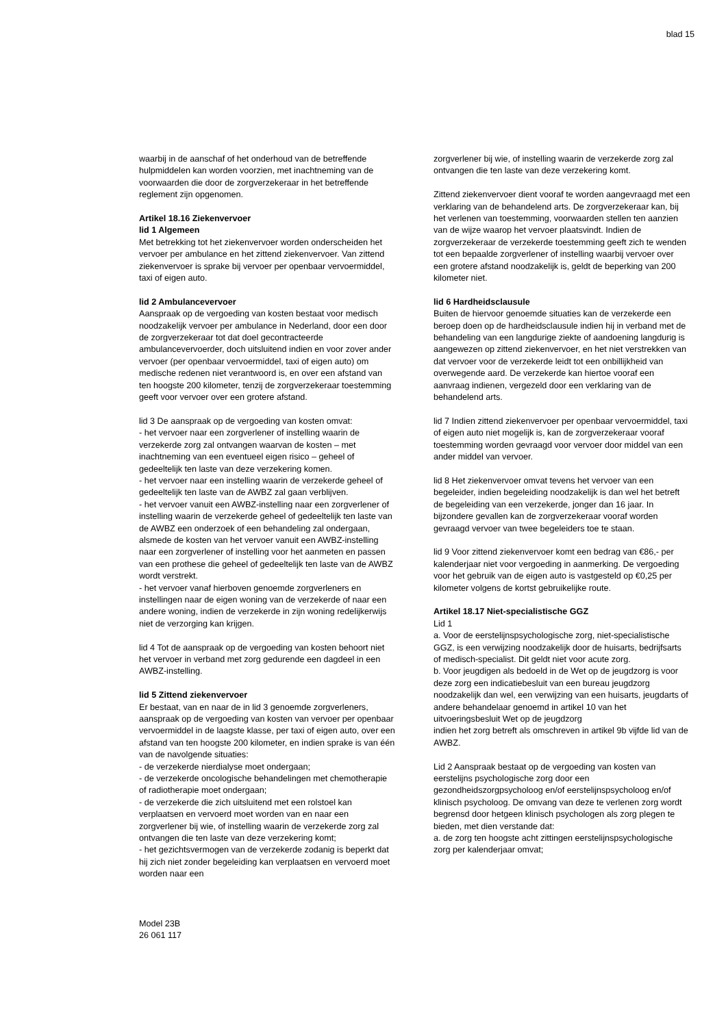blad 15
waarbij in de aanschaf of het onderhoud van de betreffende hulpmiddelen kan worden voorzien, met inachtneming van de voorwaarden die door de zorgverzekeraar in het betreffende reglement zijn opgenomen.
Artikel 18.16 Ziekenvervoer
lid 1 Algemeen
Met betrekking tot het ziekenvervoer worden onderscheiden het vervoer per ambulance en het zittend ziekenvervoer. Van zittend ziekenvervoer is sprake bij vervoer per openbaar vervoermiddel, taxi of eigen auto.
lid 2 Ambulancevervoer
Aanspraak op de vergoeding van kosten bestaat voor medisch noodzakelijk vervoer per ambulance in Nederland, door een door de zorgverzekeraar tot dat doel gecontracteerde ambulancevervoerder, doch uitsluitend indien en voor zover ander vervoer (per openbaar vervoermiddel, taxi of eigen auto) om medische redenen niet verantwoord is, en over een afstand van ten hoogste 200 kilometer, tenzij de zorgverzekeraar toestemming geeft voor vervoer over een grotere afstand.
lid 3 De aanspraak op de vergoeding van kosten omvat:
- het vervoer naar een zorgverlener of instelling waarin de verzekerde zorg zal ontvangen waarvan de kosten – met inachtneming van een eventueel eigen risico – geheel of gedeeltelijk ten laste van deze verzekering komen.
- het vervoer naar een instelling waarin de verzekerde geheel of gedeeltelijk ten laste van de AWBZ zal gaan verblijven.
- het vervoer vanuit een AWBZ-instelling naar een zorgverlener of instelling waarin de verzekerde geheel of gedeeltelijk ten laste van de AWBZ een onderzoek of een behandeling zal ondergaan, alsmede de kosten van het vervoer vanuit een AWBZ-instelling naar een zorgverlener of instelling voor het aanmeten en passen van een prothese die geheel of gedeeltelijk ten laste van de AWBZ wordt verstrekt.
- het vervoer vanaf hierboven genoemde zorgverleners en instellingen naar de eigen woning van de verzekerde of naar een andere woning, indien de verzekerde in zijn woning redelijkerwijs niet de verzorging kan krijgen.
lid 4 Tot de aanspraak op de vergoeding van kosten behoort niet het vervoer in verband met zorg gedurende een dagdeel in een AWBZ-instelling.
lid 5 Zittend ziekenvervoer
Er bestaat, van en naar de in lid 3 genoemde zorgverleners, aanspraak op de vergoeding van kosten van vervoer per openbaar vervoermiddel in de laagste klasse, per taxi of eigen auto, over een afstand van ten hoogste 200 kilometer, en indien sprake is van één van de navolgende situaties:
- de verzekerde nierdialyse moet ondergaan;
- de verzekerde oncologische behandelingen met chemotherapie of radiotherapie moet ondergaan;
- de verzekerde die zich uitsluitend met een rolstoel kan verplaatsen en vervoerd moet worden van en naar een zorgverlener bij wie, of instelling waarin de verzekerde zorg zal ontvangen die ten laste van deze verzekering komt;
- het gezichtsvermogen van de verzekerde zodanig is beperkt dat hij zich niet zonder begeleiding kan verplaatsen en vervoerd moet worden naar een
zorgverlener bij wie, of instelling waarin de verzekerde zorg zal ontvangen die ten laste van deze verzekering komt.
Zittend ziekenvervoer dient vooraf te worden aangevraagd met een verklaring van de behandelend arts. De zorgverzekeraar kan, bij het verlenen van toestemming, voorwaarden stellen ten aanzien van de wijze waarop het vervoer plaatsvindt. Indien de zorgverzekeraar de verzekerde toestemming geeft zich te wenden tot een bepaalde zorgverlener of instelling waarbij vervoer over een grotere afstand noodzakelijk is, geldt de beperking van 200 kilometer niet.
lid 6 Hardheidsclausule
Buiten de hiervoor genoemde situaties kan de verzekerde een beroep doen op de hardheidsclausule indien hij in verband met de behandeling van een langdurige ziekte of aandoening langdurig is aangewezen op zittend ziekenvervoer, en het niet verstrekken van dat vervoer voor de verzekerde leidt tot een onbillijkheid van overwegende aard. De verzekerde kan hiertoe vooraf een aanvraag indienen, vergezeld door een verklaring van de behandelend arts.
lid 7 Indien zittend ziekenvervoer per openbaar vervoermiddel, taxi of eigen auto niet mogelijk is, kan de zorgverzekeraar vooraf toestemming worden gevraagd voor vervoer door middel van een ander middel van vervoer.
lid 8 Het ziekenvervoer omvat tevens het vervoer van een begeleider, indien begeleiding noodzakelijk is dan wel het betreft de begeleiding van een verzekerde, jonger dan 16 jaar. In bijzondere gevallen kan de zorgverzekeraar vooraf worden gevraagd vervoer van twee begeleiders toe te staan.
lid 9 Voor zittend ziekenvervoer komt een bedrag van €86,- per kalenderjaar niet voor vergoeding in aanmerking. De vergoeding voor het gebruik van de eigen auto is vastgesteld op €0,25 per kilometer volgens de kortst gebruikelijke route.
Artikel 18.17 Niet-specialistische GGZ
Lid 1
a. Voor de eerstelijnspsychologische zorg, niet-specialistische GGZ, is een verwijzing noodzakelijk door de huisarts, bedrijfsarts of medisch-specialist. Dit geldt niet voor acute zorg.
b. Voor jeugdigen als bedoeld in de Wet op de jeugdzorg is voor deze zorg een indicatiebesluit van een bureau jeugdzorg noodzakelijk dan wel, een verwijzing van een huisarts, jeugdarts of andere behandelaar genoemd in artikel 10 van het uitvoeringsbesluit Wet op de jeugdzorg
indien het zorg betreft als omschreven in artikel 9b vijfde lid van de AWBZ.
Lid 2 Aanspraak bestaat op de vergoeding van kosten van eerstelijns psychologische zorg door een gezondheidszorgpsycholoog en/of eerstelijnspsycholoog en/of klinisch psycholoog. De omvang van deze te verlenen zorg wordt begrensd door hetgeen klinisch psychologen als zorg plegen te bieden, met dien verstande dat:
a. de zorg ten hoogste acht zittingen eerstelijnspsychologische zorg per kalenderjaar omvat;
Model 23B
26 061 117